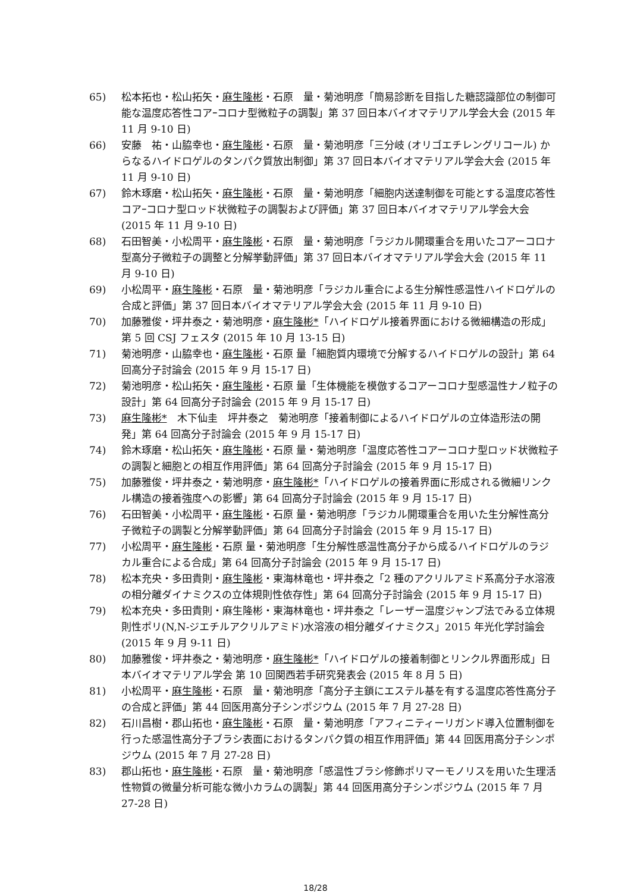65) 松本拓也・松山拓矢・麻生隆彬・石原　量・菊池明彦「簡易診断を目指した糖認識部位の制御可能な温度応答性コアｰコロナ型微粒子の調製」第 37 回日本バイオマテリアル学会大会 (2015 年 11 月 9-10 日)
66) 安藤　祐・山脇幸也・麻生隆彬・石原　量・菊池明彦「三分岐 (オリゴエチレングリコール) からなるハイドロゲルのタンパク質放出制御」第 37 回日本バイオマテリアル学会大会 (2015 年 11 月 9-10 日)
67) 鈴木琢磨・松山拓矢・麻生隆彬・石原　量・菊池明彦「細胞内送達制御を可能とする温度応答性コアｰコロナ型ロッド状微粒子の調製および評価」第 37 回日本バイオマテリアル学会大会 (2015 年 11 月 9-10 日)
68) 石田智美・小松周平・麻生隆彬・石原　量・菊池明彦「ラジカル開環重合を用いたコアーコロナ型高分子微粒子の調整と分解挙動評価」第 37 回日本バイオマテリアル学会大会 (2015 年 11 月 9-10 日)
69) 小松周平・麻生隆彬・石原　量・菊池明彦「ラジカル重合による生分解性感温性ハイドロゲルの合成と評価」第 37 回日本バイオマテリアル学会大会 (2015 年 11 月 9-10 日)
70) 加藤雅俊・坪井泰之・菊池明彦・麻生隆彬*「ハイドロゲル接着界面における微細構造の形成」第 5 回 CSJ フェスタ (2015 年 10 月 13-15 日)
71) 菊池明彦・山脇幸也・麻生隆彬・石原 量「細胞質内環境で分解するハイドロゲルの設計」第 64 回高分子討論会 (2015 年 9 月 15-17 日)
72) 菊池明彦・松山拓矢・麻生隆彬・石原 量「生体機能を模倣するコアーコロナ型感温性ナノ粒子の設計」第 64 回高分子討論会 (2015 年 9 月 15-17 日)
73) 麻生隆彬*　木下仙圭　坪井泰之　菊池明彦「接着制御によるハイドロゲルの立体造形法の開発」第 64 回高分子討論会 (2015 年 9 月 15-17 日)
74) 鈴木琢磨・松山拓矢・麻生隆彬・石原 量・菊池明彦「温度応答性コアーコロナ型ロッド状微粒子の調製と細胞との相互作用評価」第 64 回高分子討論会 (2015 年 9 月 15-17 日)
75) 加藤雅俊・坪井泰之・菊池明彦・麻生隆彬*「ハイドロゲルの接着界面に形成される微細リンクル構造の接着強度への影響」第 64 回高分子討論会 (2015 年 9 月 15-17 日)
76) 石田智美・小松周平・麻生隆彬・石原 量・菊池明彦「ラジカル開環重合を用いた生分解性高分子微粒子の調製と分解挙動評価」第 64 回高分子討論会 (2015 年 9 月 15-17 日)
77) 小松周平・麻生隆彬・石原 量・菊池明彦「生分解性感温性高分子から成るハイドロゲルのラジカル重合による合成」第 64 回高分子討論会 (2015 年 9 月 15-17 日)
78) 松本充央・多田貴則・麻生隆彬・東海林竜也・坪井泰之「2 種のアクリルアミド系高分子水溶液の相分離ダイナミクスの立体規則性依存性」第 64 回高分子討論会 (2015 年 9 月 15-17 日)
79) 松本充央・多田貴則・麻生隆彬・東海林竜也・坪井泰之「レーザー温度ジャンプ法でみる立体規則性ポリ(N,N-ジエチルアクリルアミド)水溶液の相分離ダイナミクス」2015 年光化学討論会(2015 年 9 月 9-11 日)
80) 加藤雅俊・坪井泰之・菊池明彦・麻生隆彬*「ハイドロゲルの接着制御とリンクル界面形成」日本バイオマテリアル学会 第 10 回関西若手研究発表会 (2015 年 8 月 5 日)
81) 小松周平・麻生隆彬・石原　量・菊池明彦「高分子主鎖にエステル基を有する温度応答性高分子の合成と評価」第 44 回医用高分子シンポジウム (2015 年 7 月 27-28 日)
82) 石川昌樹・郡山拓也・麻生隆彬・石原　量・菊池明彦「アフィニティーリガンド導入位置制御を行った感温性高分子ブラシ表面におけるタンパク質の相互作用評価」第 44 回医用高分子シンポジウム (2015 年 7 月 27-28 日)
83) 郡山拓也・麻生隆彬・石原　量・菊池明彦「感温性ブラシ修飾ポリマーモノリスを用いた生理活性物質の微量分析可能な微小カラムの調製」第 44 回医用高分子シンポジウム (2015 年 7 月 27-28 日)
18/28